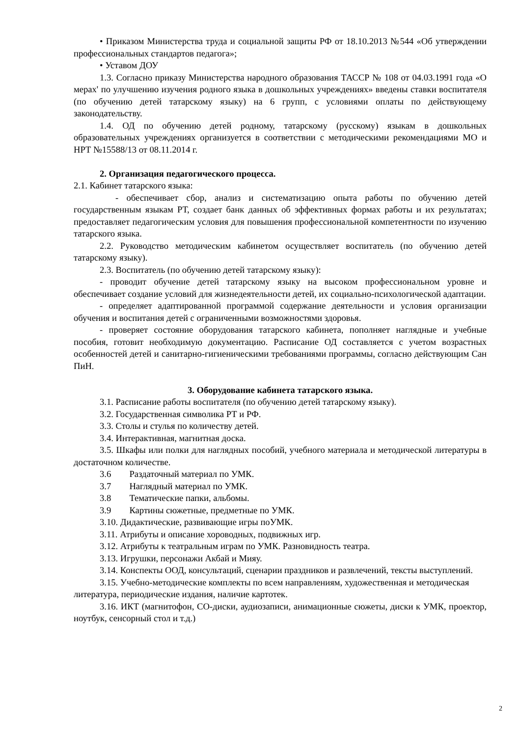• Приказом Министерства труда и социальной защиты РФ от 18.10.2013 №544 «Об утверждении профессиональных стандартов педагога»;
• Уставом ДОУ
1.3. Согласно приказу Министерства народного образования ТАССР № 108 от 04.03.1991 года «О мерах' по улучшению изучения родного языка в дошкольных учреждениях» введены ставки воспитателя (по обучению детей татарскому языку) на 6 групп, с условиями оплаты по действующему законодательству.
1.4. ОД по обучению детей родному, татарскому (русскому) языкам в дошкольных образовательных учреждениях организуется в соответствии с методическими рекомендациями МО и НРТ №15588/13 от 08.11.2014 г.
2. Организация педагогического процесса.
2.1. Кабинет татарского языка:
- обеспечивает сбор, анализ и систематизацию опыта работы по обучению детей государственным языкам РТ, создает банк данных об эффективных формах работы и их результатах; предоставляет педагогическим условия для повышения профессиональной компетентности по изучению татарского языка.
2.2. Руководство методическим кабинетом осуществляет воспитатель (по обучению детей татарскому языку).
2.3. Воспитатель (по обучению детей татарскому языку):
- проводит обучение детей татарскому языку на высоком профессиональном уровне и обеспечивает создание условий для жизнедеятельности детей, их социально-психологической адаптации.
- определяет адаптированной программой содержание деятельности и условия организации обучения и воспитания детей с ограниченными возможностями здоровья.
- проверяет состояние оборудования татарского кабинета, пополняет наглядные и учебные пособия, готовит необходимую документацию. Расписание ОД составляется с учетом возрастных особенностей детей и санитарно-гигиеническими требованиями программы, согласно действующим Сан ПиН.
3. Оборудование кабинета татарского языка.
3.1. Расписание работы воспитателя (по обучению детей татарскому языку).
3.2. Государственная символика РТ и РФ.
3.3. Столы и стулья по количеству детей.
3.4. Интерактивная, магнитная доска.
3.5. Шкафы или полки для наглядных пособий, учебного материала и методической литературы в достаточном количестве.
3.6 Раздаточный материал по УМК.
3.7 Наглядный материал по УМК.
3.8 Тематические папки, альбомы.
3.9 Картины сюжетные, предметные по УМК.
3.10. Дидактические, развивающие игры поУМК.
3.11. Атрибуты и описание хороводных, подвижных игр.
3.12. Атрибуты к театральным играм по УМК. Разновидность театра.
3.13. Игрушки, персонажи Акбай и Мияу.
3.14. Конспекты ООД, консультаций, сценарии праздников и развлечений, тексты выступлений.
3.15. Учебно-методические комплекты по всем направлениям, художественная и методическая литература, периодические издания, наличие картотек.
3.16. ИКТ (магнитофон, CO-диски, аудиозаписи, анимационные сюжеты, диски к УМК, проектор, ноутбук, сенсорный стол и т.д.)
2